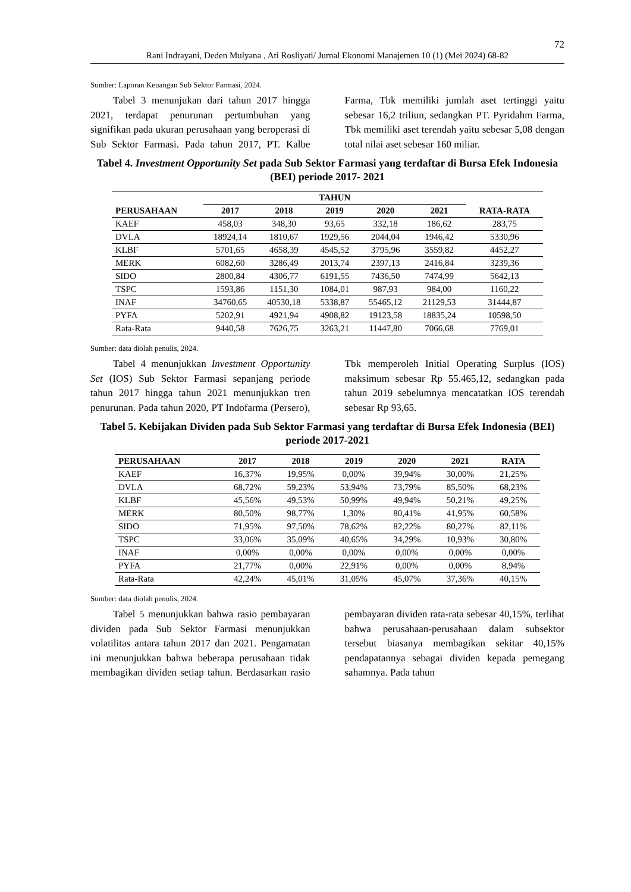72
Rani Indrayani, Deden Mulyana , Ati Rosliyati/ Jurnal Ekonomi Manajemen 10 (1) (Mei 2024) 68-82
Sumber: Laporan Keuangan Sub Sektor Farmasi, 2024.
Tabel 3 menunjukan dari tahun 2017 hingga 2021, terdapat penurunan pertumbuhan yang signifikan pada ukuran perusahaan yang beroperasi di Sub Sektor Farmasi. Pada tahun 2017, PT. Kalbe Farma, Tbk memiliki jumlah aset tertinggi yaitu sebesar 16,2 triliun, sedangkan PT. Pyridahm Farma, Tbk memiliki aset terendah yaitu sebesar 5,08 dengan total nilai aset sebesar 160 miliar.
Tabel 4. Investment Opportunity Set pada Sub Sektor Farmasi yang terdaftar di Bursa Efek Indonesia (BEI) periode 2017- 2021
| PERUSAHAAN | TAHUN | | | | | RATA-RATA |
| --- | --- | --- | --- | --- | --- | --- |
| | 2017 | 2018 | 2019 | 2020 | 2021 | |
| KAEF | 458,03 | 348,30 | 93,65 | 332,18 | 186,62 | 283,75 |
| DVLA | 18924,14 | 1810,67 | 1929,56 | 2044,04 | 1946,42 | 5330,96 |
| KLBF | 5701,65 | 4658,39 | 4545,52 | 3795,96 | 3559,82 | 4452,27 |
| MERK | 6082,60 | 3286,49 | 2013,74 | 2397,13 | 2416,84 | 3239,36 |
| SIDO | 2800,84 | 4306,77 | 6191,55 | 7436,50 | 7474,99 | 5642,13 |
| TSPC | 1593,86 | 1151,30 | 1084,01 | 987,93 | 984,00 | 1160,22 |
| INAF | 34760,65 | 40530,18 | 5338,87 | 55465,12 | 21129,53 | 31444,87 |
| PYFA | 5202,91 | 4921,94 | 4908,82 | 19123,58 | 18835,24 | 10598,50 |
| Rata-Rata | 9440,58 | 7626,75 | 3263,21 | 11447,80 | 7066,68 | 7769,01 |
Sumber: data diolah penulis, 2024.
Tabel 4 menunjukkan Investment Opportunity Set (IOS) Sub Sektor Farmasi sepanjang periode tahun 2017 hingga tahun 2021 menunjukkan tren penurunan. Pada tahun 2020, PT Indofarma (Persero), Tbk memperoleh Initial Operating Surplus (IOS) maksimum sebesar Rp 55.465,12, sedangkan pada tahun 2019 sebelumnya mencatatkan IOS terendah sebesar Rp 93,65.
Tabel 5. Kebijakan Dividen pada Sub Sektor Farmasi yang terdaftar di Bursa Efek Indonesia (BEI) periode 2017-2021
| PERUSAHAAN | 2017 | 2018 | 2019 | 2020 | 2021 | RATA |
| --- | --- | --- | --- | --- | --- | --- |
| KAEF | 16,37% | 19,95% | 0,00% | 39,94% | 30,00% | 21,25% |
| DVLA | 68,72% | 59,23% | 53,94% | 73,79% | 85,50% | 68,23% |
| KLBF | 45,56% | 49,53% | 50,99% | 49,94% | 50,21% | 49,25% |
| MERK | 80,50% | 98,77% | 1,30% | 80,41% | 41,95% | 60,58% |
| SIDO | 71,95% | 97,50% | 78,62% | 82,22% | 80,27% | 82,11% |
| TSPC | 33,06% | 35,09% | 40,65% | 34,29% | 10,93% | 30,80% |
| INAF | 0,00% | 0,00% | 0,00% | 0,00% | 0,00% | 0,00% |
| PYFA | 21,77% | 0,00% | 22,91% | 0,00% | 0,00% | 8,94% |
| Rata-Rata | 42,24% | 45,01% | 31,05% | 45,07% | 37,36% | 40,15% |
Sumber: data diolah penulis, 2024.
Tabel 5 menunjukkan bahwa rasio pembayaran dividen pada Sub Sektor Farmasi menunjukkan volatilitas antara tahun 2017 dan 2021. Pengamatan ini menunjukkan bahwa beberapa perusahaan tidak membagikan dividen setiap tahun. Berdasarkan rasio pembayaran dividen rata-rata sebesar 40,15%, terlihat bahwa perusahaan-perusahaan dalam subsektor tersebut biasanya membagikan sekitar 40,15% pendapatannya sebagai dividen kepada pemegang sahamnya. Pada tahun